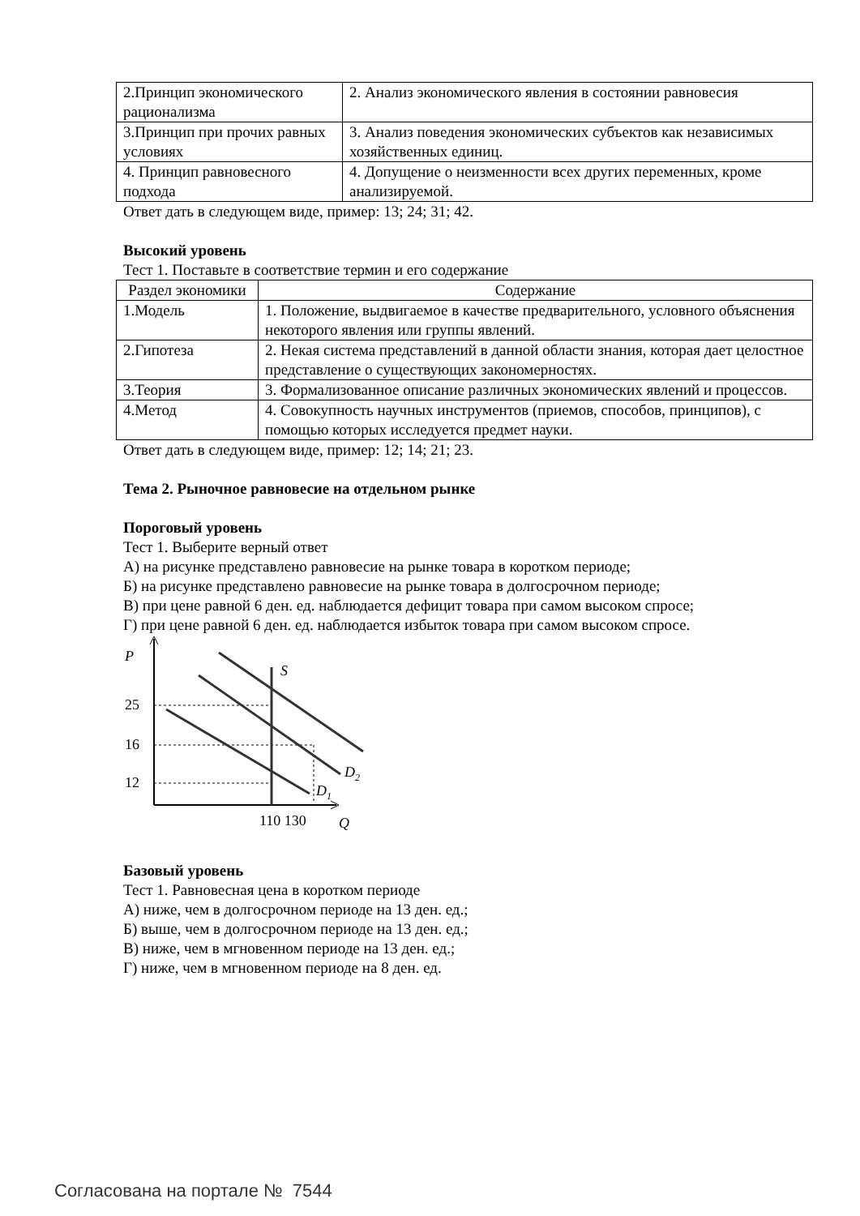| 2.Принцип экономического рационализма | 2. Анализ экономического явления в состоянии равновесия |
| 3.Принцип при прочих равных условиях | 3. Анализ поведения экономических субъектов как независимых хозяйственных единиц. |
| 4. Принцип равновесного подхода | 4. Допущение о неизменности всех других переменных, кроме анализируемой. |
Ответ дать в следующем виде, пример: 13; 24; 31; 42.
Высокий уровень
Тест 1. Поставьте в соответствие термин и его содержание
| Раздел экономики | Содержание |
| --- | --- |
| 1.Модель | 1. Положение, выдвигаемое в качестве предварительного, условного объяснения некоторого явления или группы явлений. |
| 2.Гипотеза | 2. Некая система представлений в данной области знания, которая дает целостное представление о существующих закономерностях. |
| 3.Теория | 3. Формализованное описание различных экономических явлений и процессов. |
| 4.Метод | 4. Совокупность научных инструментов (приемов, способов, принципов), с помощью которых исследуется предмет науки. |
Ответ дать в следующем виде, пример: 12; 14; 21; 23.
Тема 2. Рыночное равновесие на отдельном рынке
Пороговый уровень
Тест 1. Выберите верный ответ
А) на рисунке представлено равновесие на рынке товара в коротком периоде;
Б) на рисунке представлено равновесие на рынке товара в долгосрочном периоде;
В) при цене равной 6 ден. ед. наблюдается дефицит товара при самом высоком спросе;
Г) при цене равной 6 ден. ед. наблюдается избыток товара при самом высоком спросе.
P
S
25
16
12
D1
D2
110 130
Q
Базовый уровень
Тест 1. Равновесная цена в коротком периоде
А) ниже, чем в долгосрочном периоде на 13 ден. ед.;
Б) выше, чем в долгосрочном периоде на 13 ден. ед.;
В) ниже, чем в мгновенном периоде на 13 ден. ед.;
Г) ниже, чем в мгновенном периоде на 8 ден. ед.
Согласована на портале № 7544